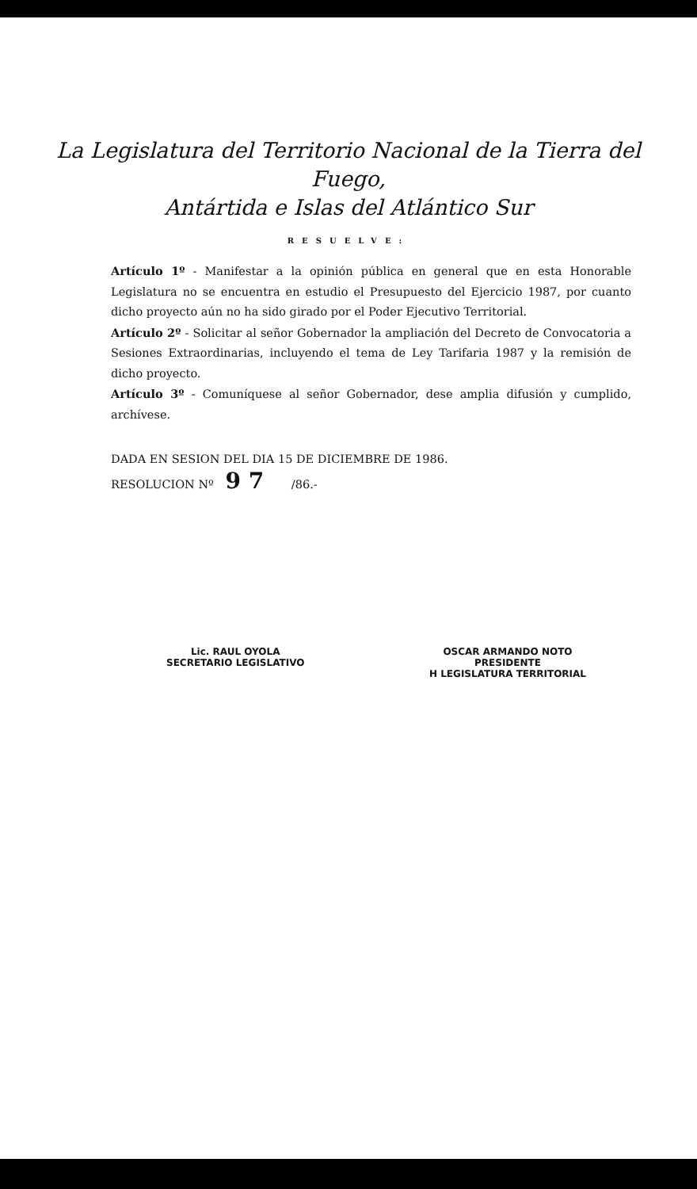La Legislatura del Territorio Nacional de la Tierra del Fuego,
Antártida e Islas del Atlántico Sur
RESUELVE:
Artículo 1º - Manifestar a la opinión pública en general que en esta Honorable Legislatura no se encuentra en estudio el Presupuesto del Ejercicio 1987, por cuanto dicho proyecto aún no ha sido girado por el Poder Ejecutivo Territorial.
Artículo 2º - Solicitar al señor Gobernador la ampliación del Decreto de Convocatoria a Sesiones Extraordinarias, incluyendo el tema de Ley Tarifaria 1987 y la remisión de dicho proyecto.
Artículo 3º - Comuníquese al señor Gobernador, dese amplia difusión y cumplido, archívese.
DADA EN SESION DEL DIA 15 DE DICIEMBRE DE 1986.
RESOLUCION Nº 9 7 /86.-
Lic. RAUL OYOLA
SECRETARIO LEGISLATIVO
OSCAR ARMANDO NOTO
PRESIDENTE
H LEGISLATURA TERRITORIAL